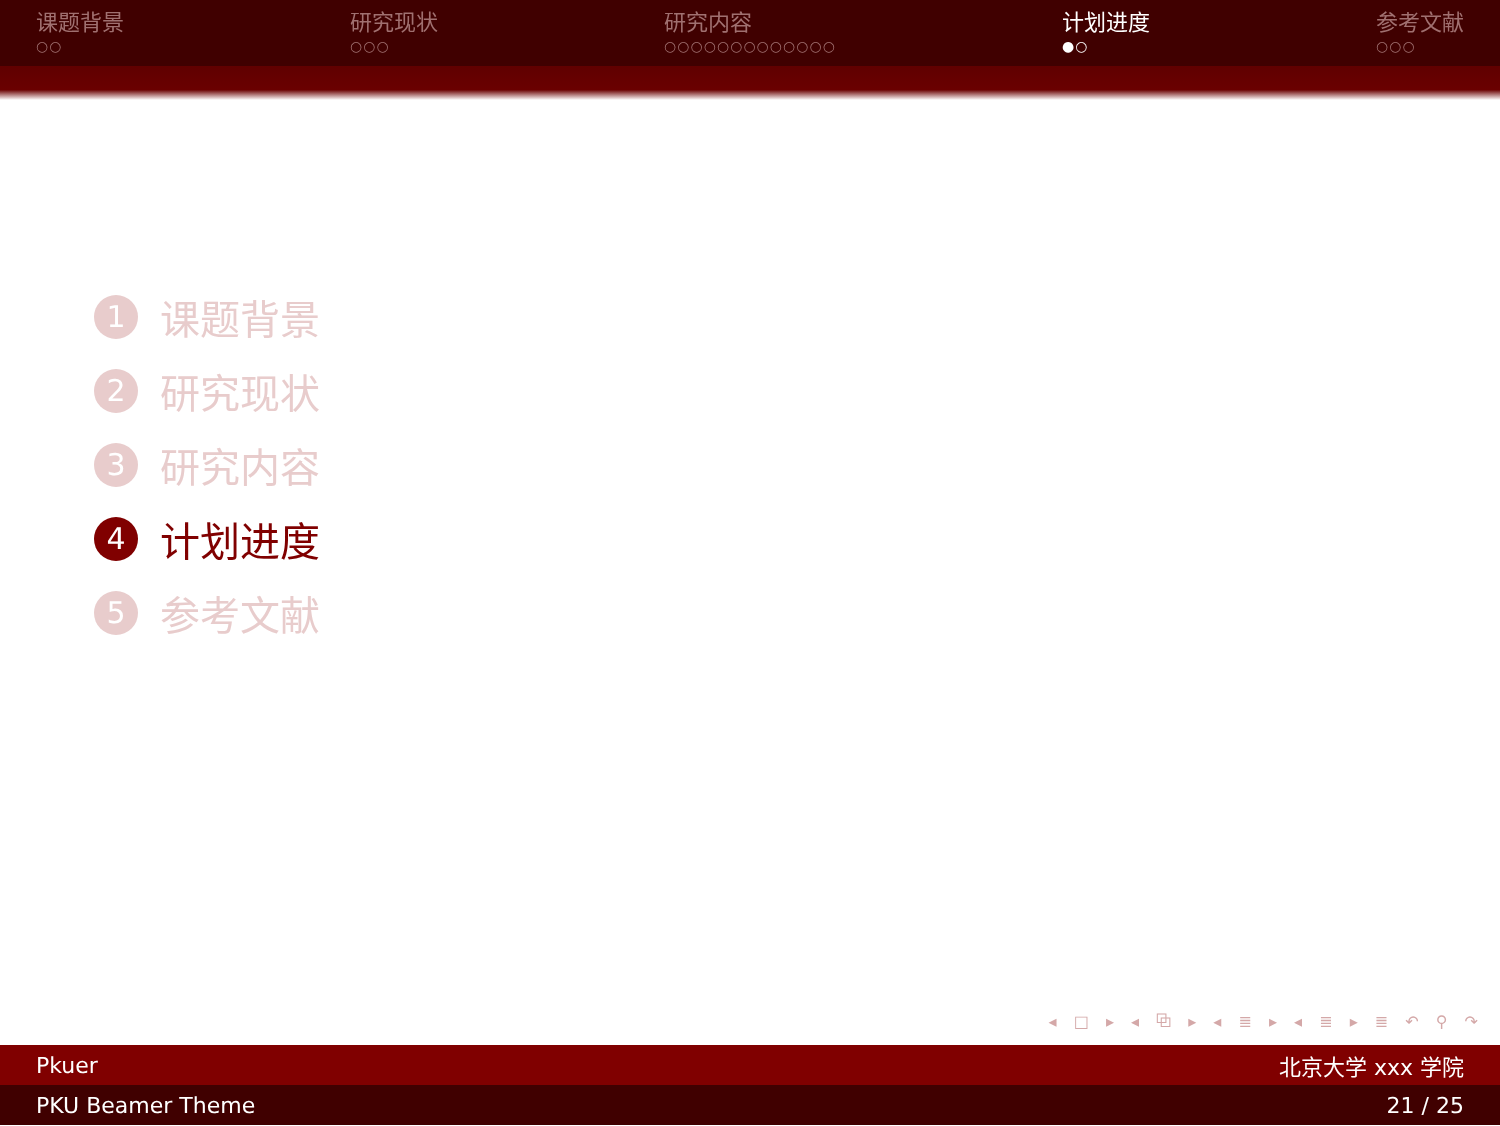课题背景
○○
研究现状
○○○
研究内容
○○○○○○○○○○○○○
计划进度
●○
参考文献
○○○
1 课题背景
2 研究现状
3 研究内容
4 计划进度
5 参考文献
◂ □ ▸ ◂ ⧉ ▸ ◂ ≣ ▸ ◂ ≣ ▸ ≣ ↶ ⚲ ↷
Pkuer 北京大学 xxx 学院
PKU Beamer Theme 21 / 25